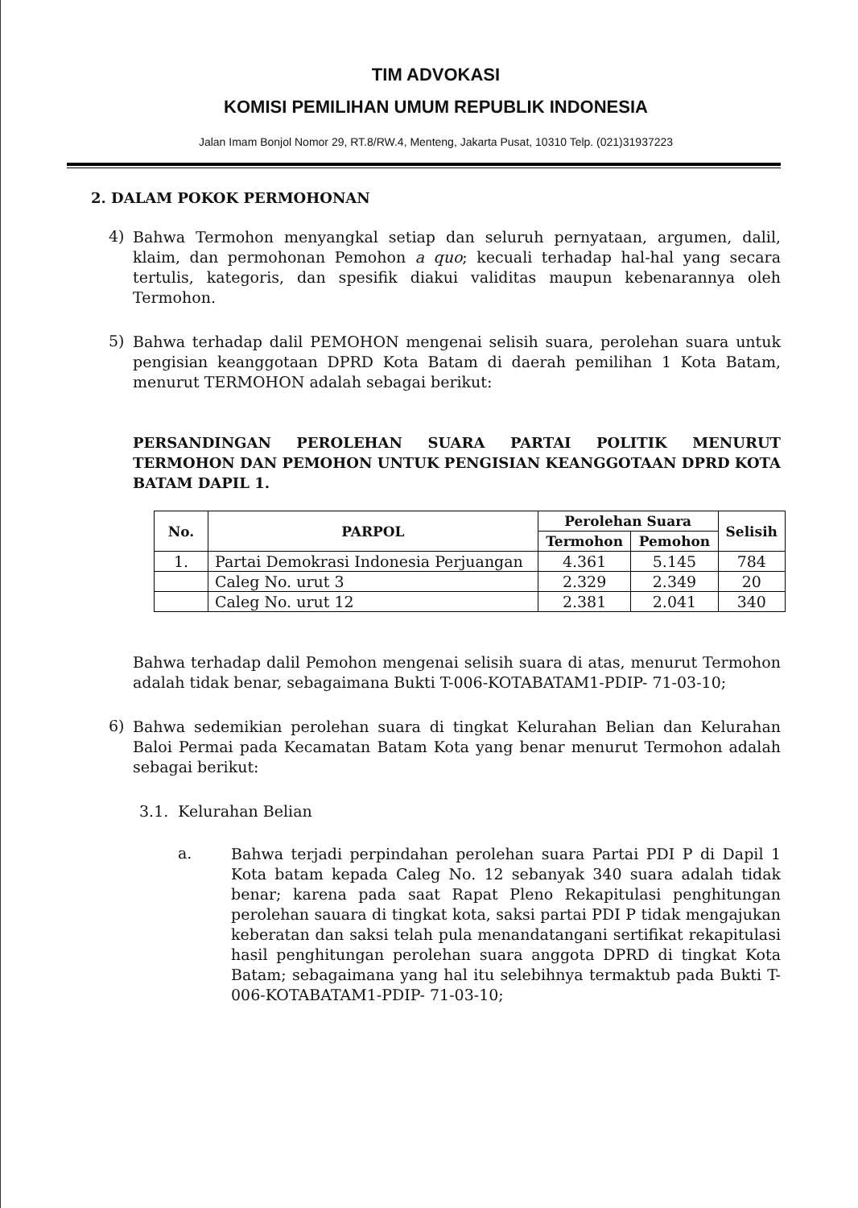TIM ADVOKASI
KOMISI PEMILIHAN UMUM REPUBLIK INDONESIA
Jalan Imam Bonjol Nomor 29, RT.8/RW.4, Menteng, Jakarta Pusat, 10310 Telp. (021)31937223
2. DALAM POKOK PERMOHONAN
4)
Bahwa Termohon menyangkal setiap dan seluruh pernyataan, argumen, dalil, klaim, dan permohonan Pemohon a quo; kecuali terhadap hal-hal yang secara tertulis, kategoris, dan spesifik diakui validitas maupun kebenarannya oleh Termohon.
5)
Bahwa terhadap dalil PEMOHON mengenai selisih suara, perolehan suara untuk pengisian keanggotaan DPRD Kota Batam di daerah pemilihan 1 Kota Batam, menurut TERMOHON adalah sebagai berikut:
PERSANDINGAN PEROLEHAN SUARA PARTAI POLITIK MENURUT TERMOHON DAN PEMOHON UNTUK PENGISIAN KEANGGOTAAN DPRD KOTA BATAM DAPIL 1.
| No. | PARPOL | Perolehan Suara | | Selisih |
| --- | --- | --- | --- | --- |
| | | Termohon | Pemohon | |
| 1. | Partai Demokrasi Indonesia Perjuangan | 4.361 | 5.145 | 784 |
| | Caleg No. urut 3 | 2.329 | 2.349 | 20 |
| | Caleg No. urut 12 | 2.381 | 2.041 | 340 |
Bahwa terhadap dalil Pemohon mengenai selisih suara di atas, menurut Termohon adalah tidak benar, sebagaimana Bukti T-006-KOTABATAM1-PDIP- 71-03-10;
6)
Bahwa sedemikian perolehan suara di tingkat Kelurahan Belian dan Kelurahan Baloi Permai pada Kecamatan Batam Kota yang benar menurut Termohon adalah sebagai berikut:
3.1. Kelurahan Belian
a.
Bahwa terjadi perpindahan perolehan suara Partai PDI P di Dapil 1 Kota batam kepada Caleg No. 12 sebanyak 340 suara adalah tidak benar; karena pada saat Rapat Pleno Rekapitulasi penghitungan perolehan sauara di tingkat kota, saksi partai PDI P tidak mengajukan keberatan dan saksi telah pula menandatangani sertifikat rekapitulasi hasil penghitungan perolehan suara anggota DPRD di tingkat Kota Batam; sebagaimana yang hal itu selebihnya termaktub pada Bukti T-006-KOTABATAM1-PDIP- 71-03-10;